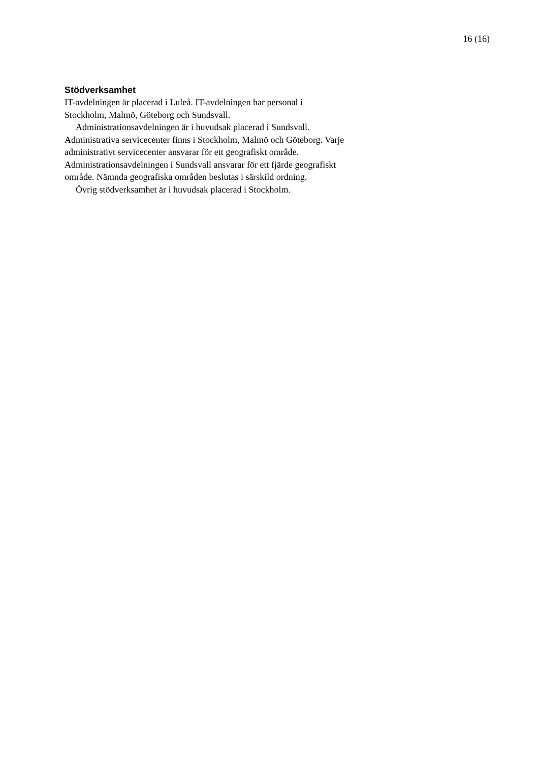16 (16)
Stödverksamhet
IT-avdelningen är placerad i Luleå. IT-avdelningen har personal i
Stockholm, Malmö, Göteborg och Sundsvall.
Administrationsavdelningen är i huvudsak placerad i Sundsvall.
Administrativa servicecenter finns i Stockholm, Malmö och Göteborg. Varje
administrativt servicecenter ansvarar för ett geografiskt område.
Administrationsavdelningen i Sundsvall ansvarar för ett fjärde geografiskt
område. Nämnda geografiska områden beslutas i särskild ordning.
Övrig stödverksamhet är i huvudsak placerad i Stockholm.